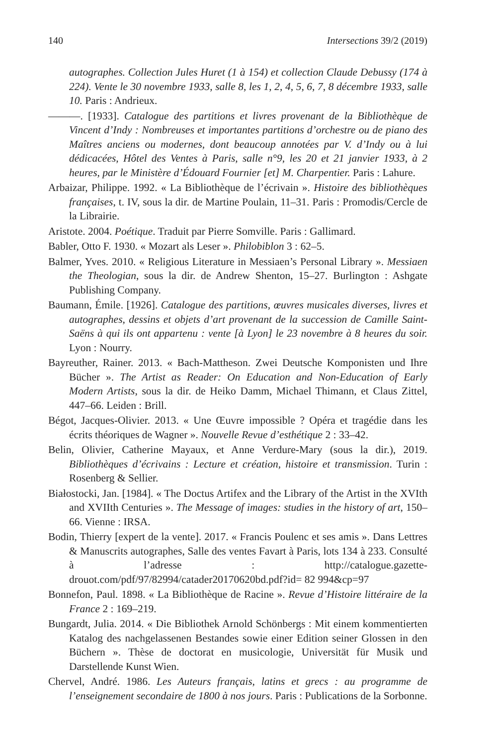140 Intersections 39/2 (2019)
autographes. Collection Jules Huret (1 à 154) et collection Claude Debussy (174 à 224). Vente le 30 novembre 1933, salle 8, les 1, 2, 4, 5, 6, 7, 8 décembre 1933, salle 10. Paris : Andrieux.
———. [1933]. Catalogue des partitions et livres provenant de la Bibliothèque de Vincent d’Indy : Nombreuses et importantes partitions d’orchestre ou de piano des Maîtres anciens ou modernes, dont beaucoup annotées par V. d’Indy ou à lui dédicacées, Hôtel des Ventes à Paris, salle n°9, les 20 et 21 janvier 1933, à 2 heures, par le Ministère d’Édouard Fournier [et] M. Charpentier. Paris : Lahure.
Arbaizar, Philippe. 1992. « La Bibliothèque de l’écrivain ». Histoire des bibliothèques françaises, t. IV, sous la dir. de Martine Poulain, 11–31. Paris : Promodis/Cercle de la Librairie.
Aristote. 2004. Poétique. Traduit par Pierre Somville. Paris : Gallimard.
Babler, Otto F. 1930. « Mozart als Leser ». Philobiblon 3 : 62–5.
Balmer, Yves. 2010. « Religious Literature in Messiaen’s Personal Library ». Messiaen the Theologian, sous la dir. de Andrew Shenton, 15–27. Burlington : Ashgate Publishing Company.
Baumann, Émile. [1926]. Catalogue des partitions, œuvres musicales diverses, livres et autographes, dessins et objets d’art provenant de la succession de Camille Saint-Saëns à qui ils ont appartenu : vente [à Lyon] le 23 novembre à 8 heures du soir. Lyon : Nourry.
Bayreuther, Rainer. 2013. « Bach-Mattheson. Zwei Deutsche Komponisten und Ihre Bücher ». The Artist as Reader: On Education and Non-Education of Early Modern Artists, sous la dir. de Heiko Damm, Michael Thimann, et Claus Zittel, 447–66. Leiden : Brill.
Bégot, Jacques-Olivier. 2013. « Une Œuvre impossible ? Opéra et tragédie dans les écrits théoriques de Wagner ». Nouvelle Revue d’esthétique 2 : 33–42.
Belin, Olivier, Catherine Mayaux, et Anne Verdure-Mary (sous la dir.), 2019. Bibliothèques d’écrivains : Lecture et création, histoire et transmission. Turin : Rosenberg & Sellier.
Białostocki, Jan. [1984]. « The Doctus Artifex and the Library of the Artist in the XVIth and XVIIth Centuries ». The Message of images: studies in the history of art, 150–66. Vienne : IRSA.
Bodin, Thierry [expert de la vente]. 2017. « Francis Poulenc et ses amis ». Dans Lettres & Manuscrits autographes, Salle des ventes Favart à Paris, lots 134 à 233. Consulté à l’adresse : http://catalogue.gazette-drouot.com/pdf/97/82994/catader20170620bd.pdf?id= 82 994&cp=97
Bonnefon, Paul. 1898. « La Bibliothèque de Racine ». Revue d’Histoire littéraire de la France 2 : 169–219.
Bungardt, Julia. 2014. « Die Bibliothek Arnold Schönbergs : Mit einem kommentierten Katalog des nachgelassenen Bestandes sowie einer Edition seiner Glossen in den Büchern ». Thèse de doctorat en musicologie, Universität für Musik und Darstellende Kunst Wien.
Chervel, André. 1986. Les Auteurs français, latins et grecs : au programme de l’enseignement secondaire de 1800 à nos jours. Paris : Publications de la Sorbonne.